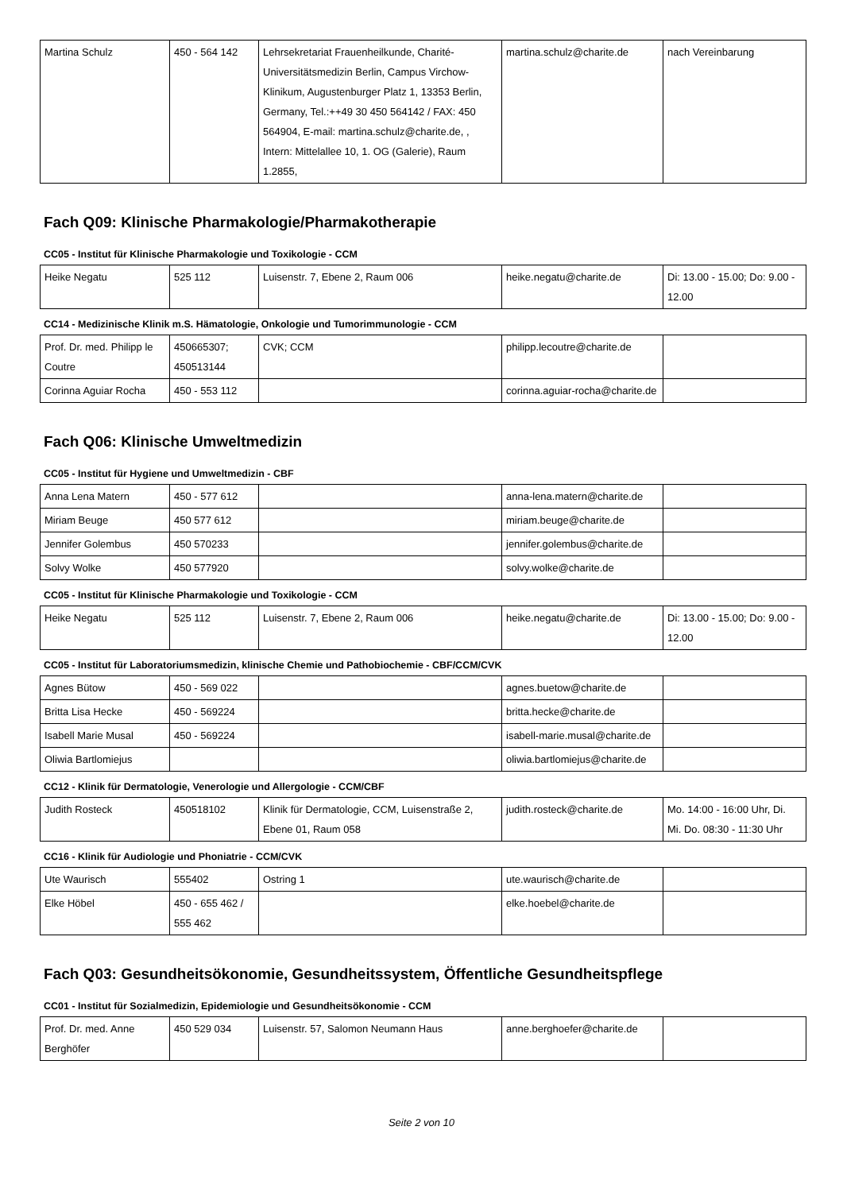| Martina Schulz | 450 - 564 142 | Lehrsekretariat Frauenheilkunde, Charité-Universitätsmedizin Berlin, Campus Virchow-Klinikum, Augustenburger Platz 1, 13353 Berlin, Germany, Tel.:++49 30 450 564142 / FAX: 450 564904, E-mail: martina.schulz@charite.de, , Intern: Mittelallee 10, 1. OG (Galerie), Raum 1.2855, | martina.schulz@charite.de | nach Vereinbarung |
Fach Q09: Klinische Pharmakologie/Pharmakotherapie
CC05 - Institut für Klinische Pharmakologie und Toxikologie - CCM
| Heike Negatu | 525 112 | Luisenstr. 7, Ebene 2, Raum 006 | heike.negatu@charite.de | Di: 13.00 - 15.00; Do: 9.00 - 12.00 |
CC14 - Medizinische Klinik m.S. Hämatologie, Onkologie und Tumorimmunologie - CCM
| Prof. Dr. med. Philipp le Coutre | 450665307; 450513144 | CVK; CCM | philipp.lecoutre@charite.de | |
| Corinna Aguiar Rocha | 450 - 553 112 | | corinna.aguiar-rocha@charite.de | |
Fach Q06: Klinische Umweltmedizin
CC05 - Institut für Hygiene und Umweltmedizin - CBF
| Anna Lena Matern | 450 - 577 612 | | anna-lena.matern@charite.de | |
| Miriam Beuge | 450 577 612 | | miriam.beuge@charite.de | |
| Jennifer Golembus | 450 570233 | | jennifer.golembus@charite.de | |
| Solvy Wolke | 450 577920 | | solvy.wolke@charite.de | |
CC05 - Institut für Klinische Pharmakologie und Toxikologie - CCM
| Heike Negatu | 525 112 | Luisenstr. 7, Ebene 2, Raum 006 | heike.negatu@charite.de | Di: 13.00 - 15.00; Do: 9.00 - 12.00 |
CC05 - Institut für Laboratoriumsmedizin, klinische Chemie und Pathobiochemie - CBF/CCM/CVK
| Agnes Bütow | 450 - 569 022 | | agnes.buetow@charite.de | |
| Britta Lisa Hecke | 450 - 569224 | | britta.hecke@charite.de | |
| Isabell Marie Musal | 450 - 569224 | | isabell-marie.musal@charite.de | |
| Oliwia Bartlomiejus | | | oliwia.bartlomiejus@charite.de | |
CC12 - Klinik für Dermatologie, Venerologie und Allergologie - CCM/CBF
| Judith Rosteck | 450518102 | Klinik für Dermatologie, CCM, Luisenstraße 2, Ebene 01, Raum 058 | judith.rosteck@charite.de | Mo. 14:00 - 16:00 Uhr, Di. Mi. Do. 08:30 - 11:30 Uhr |
CC16 - Klinik für Audiologie und Phoniatrie - CCM/CVK
| Ute Waurisch | 555402 | Ostring 1 | ute.waurisch@charite.de | |
| Elke Höbel | 450 - 655 462 / 555 462 | | elke.hoebel@charite.de | |
Fach Q03: Gesundheitsökonomie, Gesundheitssystem, Öffentliche Gesundheitspflege
CC01 - Institut für Sozialmedizin, Epidemiologie und Gesundheitsökonomie - CCM
| Prof. Dr. med. Anne Berghöfer | 450 529 034 | Luisenstr. 57, Salomon Neumann Haus | anne.berghoefer@charite.de | |
Seite 2 von 10